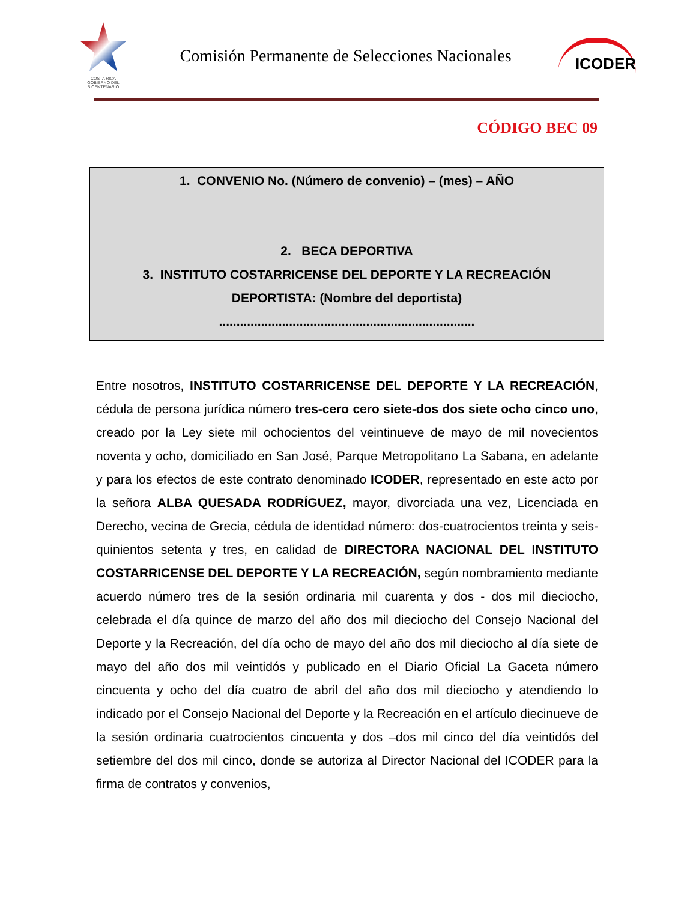COSTA RICA
GOBIERNO DEL BICENTENARIO
Comisión Permanente de Selecciones Nacionales
ICODER
CÓDIGO BEC 09
1. CONVENIO No. (Número de convenio) – (mes) – AÑO
2. BECA DEPORTIVA
3. INSTITUTO COSTARRICENSE DEL DEPORTE Y LA RECREACIÓN
DEPORTISTA: (Nombre del deportista)
.........................................................................
Entre nosotros, INSTITUTO COSTARRICENSE DEL DEPORTE Y LA RECREACIÓN, cédula de persona jurídica número tres-cero cero siete-dos dos siete ocho cinco uno, creado por la Ley siete mil ochocientos del veintinueve de mayo de mil novecientos noventa y ocho, domiciliado en San José, Parque Metropolitano La Sabana, en adelante y para los efectos de este contrato denominado ICODER, representado en este acto por la señora ALBA QUESADA RODRÍGUEZ, mayor, divorciada una vez, Licenciada en Derecho, vecina de Grecia, cédula de identidad número: dos-cuatrocientos treinta y seis-quinientos setenta y tres, en calidad de DIRECTORA NACIONAL DEL INSTITUTO COSTARRICENSE DEL DEPORTE Y LA RECREACIÓN, según nombramiento mediante acuerdo número tres de la sesión ordinaria mil cuarenta y dos - dos mil dieciocho, celebrada el día quince de marzo del año dos mil dieciocho del Consejo Nacional del Deporte y la Recreación, del día ocho de mayo del año dos mil dieciocho al día siete de mayo del año dos mil veintidós y publicado en el Diario Oficial La Gaceta número cincuenta y ocho del día cuatro de abril del año dos mil dieciocho y atendiendo lo indicado por el Consejo Nacional del Deporte y la Recreación en el artículo diecinueve de la sesión ordinaria cuatrocientos cincuenta y dos –dos mil cinco del día veintidós del setiembre del dos mil cinco, donde se autoriza al Director Nacional del ICODER para la firma de contratos y convenios,